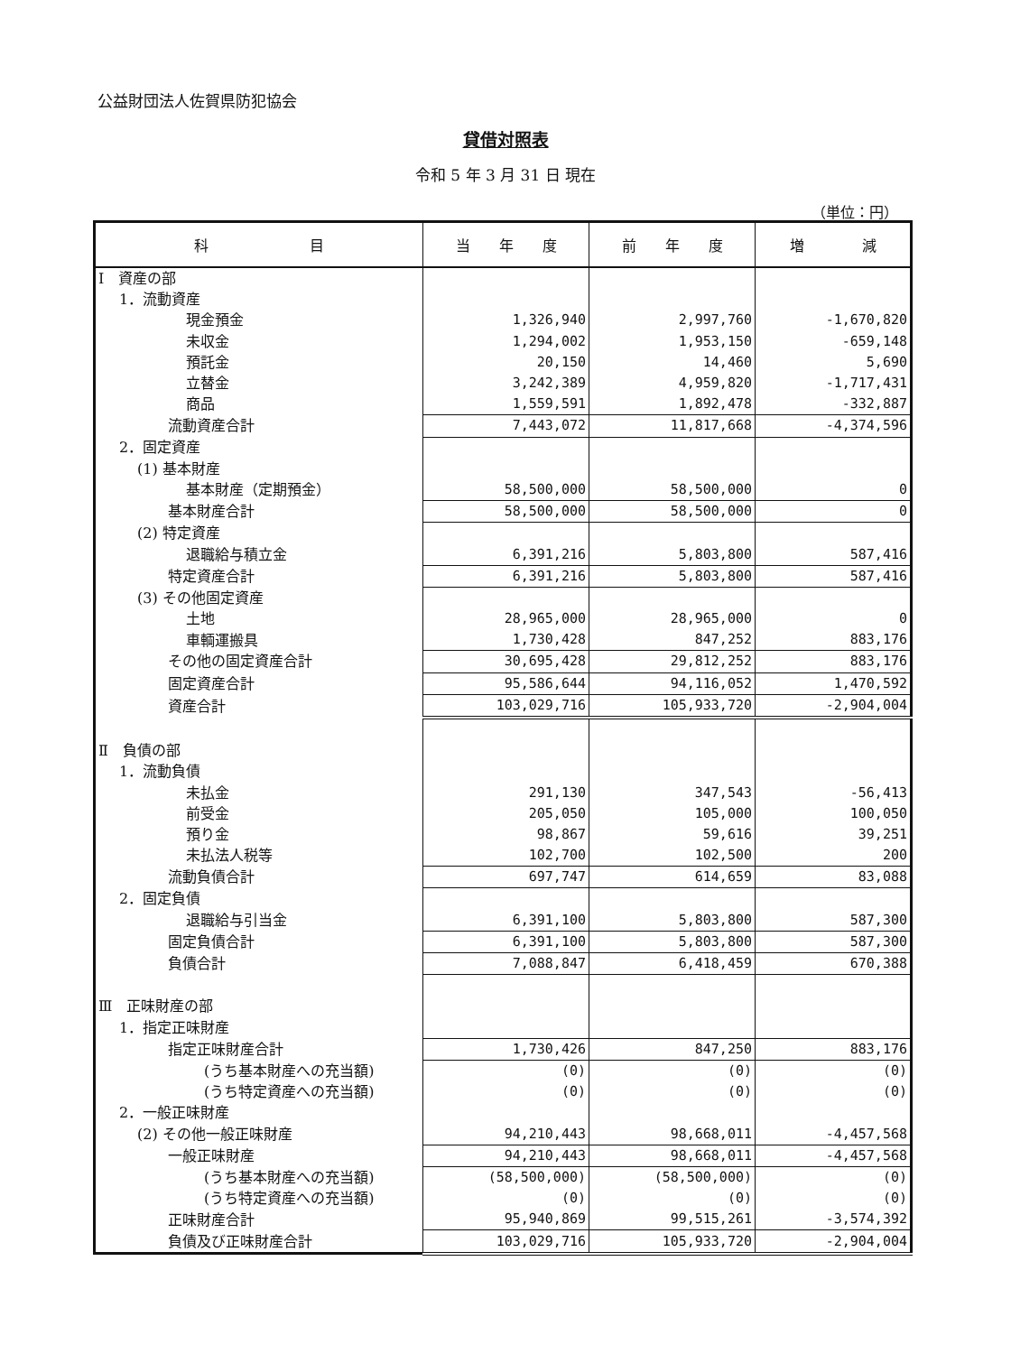公益財団法人佐賀県防犯協会
貸借対照表
令和 5 年 3 月 31 日 現在
（単位：円）
| 科 目 | 当 年 度 | 前 年 度 | 増 減 |
| --- | --- | --- | --- |
| Ⅰ 資産の部 | | | |
| 1．流動資産 | | | |
| 現金預金 | 1,326,940 | 2,997,760 | -1,670,820 |
| 未収金 | 1,294,002 | 1,953,150 | -659,148 |
| 預託金 | 20,150 | 14,460 | 5,690 |
| 立替金 | 3,242,389 | 4,959,820 | -1,717,431 |
| 商品 | 1,559,591 | 1,892,478 | -332,887 |
| 流動資産合計 | 7,443,072 | 11,817,668 | -4,374,596 |
| 2．固定資産 | | | |
| (1) 基本財産 | | | |
| 基本財産（定期預金） | 58,500,000 | 58,500,000 | 0 |
| 基本財産合計 | 58,500,000 | 58,500,000 | 0 |
| (2) 特定資産 | | | |
| 退職給与積立金 | 6,391,216 | 5,803,800 | 587,416 |
| 特定資産合計 | 6,391,216 | 5,803,800 | 587,416 |
| (3) その他固定資産 | | | |
| 土地 | 28,965,000 | 28,965,000 | 0 |
| 車輌運搬具 | 1,730,428 | 847,252 | 883,176 |
| その他の固定資産合計 | 30,695,428 | 29,812,252 | 883,176 |
| 固定資産合計 | 95,586,644 | 94,116,052 | 1,470,592 |
| 資産合計 | 103,029,716 | 105,933,720 | -2,904,004 |
| Ⅱ 負債の部 | | | |
| 1．流動負債 | | | |
| 未払金 | 291,130 | 347,543 | -56,413 |
| 前受金 | 205,050 | 105,000 | 100,050 |
| 預り金 | 98,867 | 59,616 | 39,251 |
| 未払法人税等 | 102,700 | 102,500 | 200 |
| 流動負債合計 | 697,747 | 614,659 | 83,088 |
| 2．固定負債 | | | |
| 退職給与引当金 | 6,391,100 | 5,803,800 | 587,300 |
| 固定負債合計 | 6,391,100 | 5,803,800 | 587,300 |
| 負債合計 | 7,088,847 | 6,418,459 | 670,388 |
| Ⅲ 正味財産の部 | | | |
| 1．指定正味財産 | | | |
| 指定正味財産合計 | 1,730,426 | 847,250 | 883,176 |
| (うち基本財産への充当額) | (0) | (0) | (0) |
| (うち特定資産への充当額) | (0) | (0) | (0) |
| 2．一般正味財産 | | | |
| (2) その他一般正味財産 | 94,210,443 | 98,668,011 | -4,457,568 |
| 一般正味財産 | 94,210,443 | 98,668,011 | -4,457,568 |
| (うち基本財産への充当額) | (58,500,000) | (58,500,000) | (0) |
| (うち特定資産への充当額) | (0) | (0) | (0) |
| 正味財産合計 | 95,940,869 | 99,515,261 | -3,574,392 |
| 負債及び正味財産合計 | 103,029,716 | 105,933,720 | -2,904,004 |